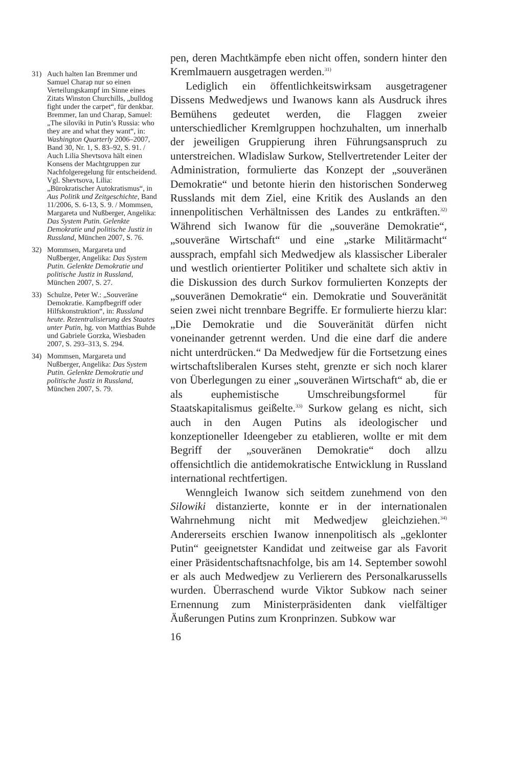31) Auch halten Ian Bremmer und Samuel Charap nur so einen Verteilungskampf im Sinne eines Zitats Winston Churchills, „bulldog fight under the carpet“, für denkbar. Bremmer, Ian und Charap, Samuel: „The siloviki in Putin’s Russia: who they are and what they want“, in: Washington Quarterly 2006–2007, Band 30, Nr. 1, S. 83–92, S. 91. / Auch Lilia Shevtsova hält einen Konsens der Machtgruppen zur Nachfolgeregelung für entscheidend. Vgl. Shevtsova, Lilia: „Bürokratischer Autokratismus“, in Aus Politik und Zeitgeschichte, Band 11/2006, S. 6-13, S. 9. / Mommsen, Margareta und Nußberger, Angelika: Das System Putin. Gelenkte Demokratie und politische Justiz in Russland, München 2007, S. 76.
32) Mommsen, Margareta und Nußberger, Angelika: Das System Putin. Gelenkte Demokratie und politische Justiz in Russland, München 2007, S. 27.
33) Schulze, Peter W.: „Souveräne Demokratie. Kampfbegriff oder Hilfskonstruktion“, in: Russland heute. Rezentralisierung des Staates unter Putin, hg. von Matthias Buhde und Gabriele Gorzka, Wiesbaden 2007, S. 293–313, S. 294.
34) Mommsen, Margareta und Nußberger, Angelika: Das System Putin. Gelenkte Demokratie und politische Justiz in Russland, München 2007, S. 79.
pen, deren Machtkämpfe eben nicht offen, sondern hinter den Kremlmauern ausgetragen werden.<sup>31)</sup>
Lediglich ein öffentlichkeitswirksam ausgetragener Dissens Medwedjews und Iwanows kann als Ausdruck ihres Bemühens gedeutet werden, die Flaggen zweier unterschiedlicher Kremlgruppen hochzuhalten, um innerhalb der jeweiligen Gruppierung ihren Führungsanspruch zu unterstreichen. Wladislaw Surkow, Stellvertretender Leiter der Administration, formulierte das Konzept der „souveränen Demokratie“ und betonte hierin den historischen Sonderweg Russlands mit dem Ziel, eine Kritik des Auslands an den innenpolitischen Verhältnissen des Landes zu entkräften.<sup>32)</sup> Während sich Iwanow für die „souveräne Demokratie“, „souveräne Wirtschaft“ und eine „starke Militärmacht“ aussprach, empfahl sich Medwedjew als klassischer Liberaler und westlich orientierter Politiker und schaltete sich aktiv in die Diskussion des durch Surkov formulierten Konzepts der „souveränen Demokratie“ ein. Demokratie und Souveränität seien zwei nicht trennbare Begriffe. Er formulierte hierzu klar: „Die Demokratie und die Souveränität dürfen nicht voneinander getrennt werden. Und die eine darf die andere nicht unterdrücken.“ Da Medwedjew für die Fortsetzung eines wirtschaftsliberalen Kurses steht, grenzte er sich noch klarer von Überlegungen zu einer „souveränen Wirtschaft“ ab, die er als euphemistische Umschreibungsformel für Staatskapitalismus geißelte.<sup>33)</sup> Surkow gelang es nicht, sich auch in den Augen Putins als ideologischer und konzeptioneller Ideengeber zu etablieren, wollte er mit dem Begriff der „souveränen Demokratie“ doch allzu offensichtlich die antidemokratische Entwicklung in Russland international rechtfertigen.
Wenngleich Iwanow sich seitdem zunehmend von den Silowiki distanzierte, konnte er in der internationalen Wahrnehmung nicht mit Medwedjew gleichziehen.<sup>34)</sup> Andererseits erschien Iwanow innenpolitisch als „geklonter Putin“ geeignetster Kandidat und zeitweise gar als Favorit einer Präsidentschaftsnachfolge, bis am 14. September sowohl er als auch Medwedjew zu Verlierern des Personalkarussells wurden. Überraschend wurde Viktor Subkow nach seiner Ernennung zum Ministerpräsidenten dank vielfältiger Äußerungen Putins zum Kronprinzen. Subkow war
16